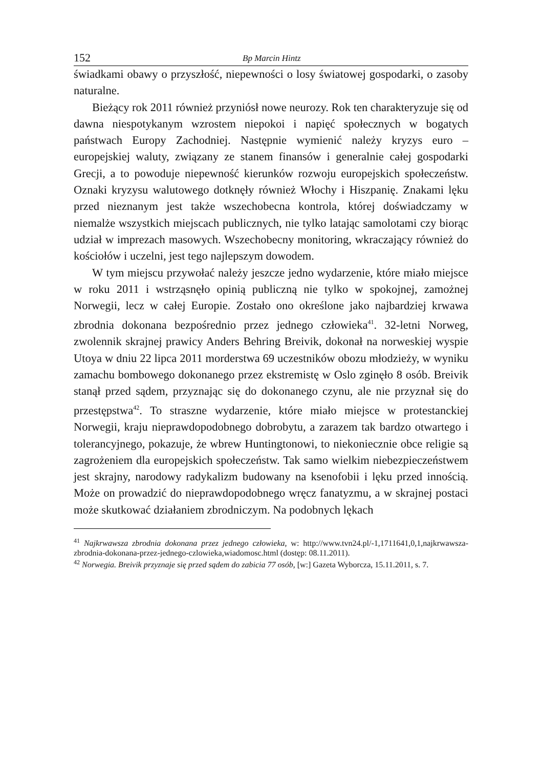152 Bp Marcin Hintz
świadkami obawy o przyszłość, niepewności o losy światowej gospodarki, o zasoby naturalne.
Bieżący rok 2011 również przyniósł nowe neurozy. Rok ten charakteryzuje się od dawna niespotykanym wzrostem niepokoi i napięć społecznych w bogatych państwach Europy Zachodniej. Następnie wymienić należy kryzys euro – europejskiej waluty, związany ze stanem finansów i generalnie całej gospodarki Grecji, a to powoduje niepewność kierunków rozwoju europejskich społeczeństw. Oznaki kryzysu walutowego dotknęły również Włochy i Hiszpanię. Znakami lęku przed nieznanym jest także wszechobecna kontrola, której doświadczamy w niemalże wszystkich miejscach publicznych, nie tylko latając samolotami czy biorąc udział w imprezach masowych. Wszechobecny monitoring, wkraczający również do kościołów i uczelni, jest tego najlepszym dowodem.
W tym miejscu przywołać należy jeszcze jedno wydarzenie, które miało miejsce w roku 2011 i wstrząsnęło opinią publiczną nie tylko w spokojnej, zamożnej Norwegii, lecz w całej Europie. Zostało ono określone jako najbardziej krwawa zbrodnia dokonana bezpośrednio przez jednego człowieka<sup>41</sup>. 32-letni Norweg, zwolennik skrajnej prawicy Anders Behring Breivik, dokonał na norweskiej wyspie Utoya w dniu 22 lipca 2011 morderstwa 69 uczestników obozu młodzieży, w wyniku zamachu bombowego dokonanego przez ekstremistę w Oslo zginęło 8 osób. Breivik stanął przed sądem, przyznając się do dokonanego czynu, ale nie przyznał się do przestępstwa<sup>42</sup>. To straszne wydarzenie, które miało miejsce w protestanckiej Norwegii, kraju nieprawdopodobnego dobrobytu, a zarazem tak bardzo otwartego i tolerancyjnego, pokazuje, że wbrew Huntingtonowi, to niekoniecznie obce religie są zagrożeniem dla europejskich społeczeństw. Tak samo wielkim niebezpieczeństwem jest skrajny, narodowy radykalizm budowany na ksenofobii i lęku przed innością. Może on prowadzić do nieprawdopodobnego wręcz fanatyzmu, a w skrajnej postaci może skutkować działaniem zbrodniczym. Na podobnych lękach
<sup>41</sup> Najkrwawsza zbrodnia dokonana przez jednego człowieka, w: http://www.tvn24.pl/-1,1711641,0,1,najkrwawsza-zbrodnia-dokonana-przez-jednego-czlowieka,wiadomosc.html (dostęp: 08.11.2011).
<sup>42</sup> Norwegia. Breivik przyznaje się przed sądem do zabicia 77 osób, [w:] Gazeta Wyborcza, 15.11.2011, s. 7.